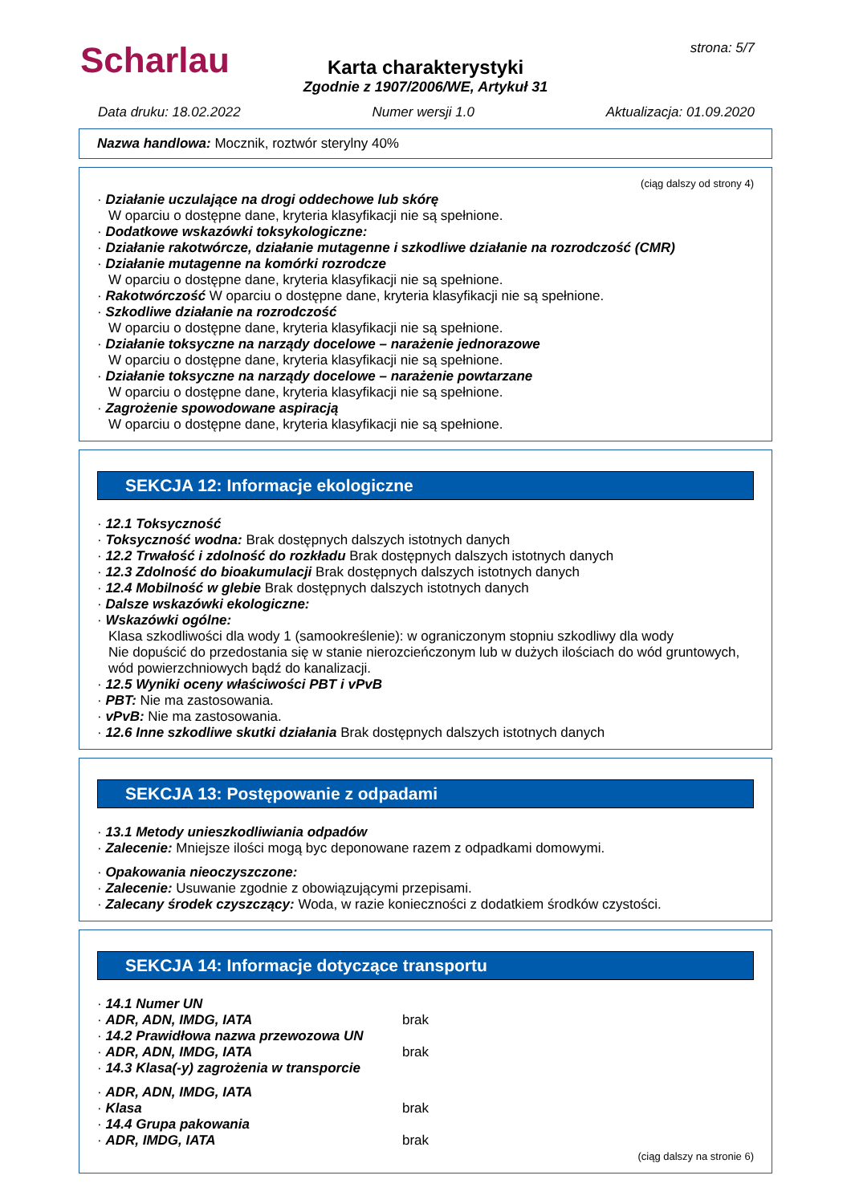Scharlau strona: 5/7
Karta charakterystyki
Zgodnie z 1907/2006/WE, Artykuł 31
Data druku: 18.02.2022 Numer wersji 1.0 Aktualizacja: 01.09.2020
Nazwa handlowa: Mocznik, roztwór sterylny 40%
(ciąg dalszy od strony 4)
· Działanie uczulające na drogi oddechowe lub skórę
W oparciu o dostępne dane, kryteria klasyfikacji nie są spełnione.
· Dodatkowe wskazówki toksykologiczne:
· Działanie rakotwórcze, działanie mutagenne i szkodliwe działanie na rozrodczość (CMR)
· Działanie mutagenne na komórki rozrodcze
W oparciu o dostępne dane, kryteria klasyfikacji nie są spełnione.
· Rakotwórczość W oparciu o dostępne dane, kryteria klasyfikacji nie są spełnione.
· Szkodliwe działanie na rozrodczość
W oparciu o dostępne dane, kryteria klasyfikacji nie są spełnione.
· Działanie toksyczne na narządy docelowe – narażenie jednorazowe
W oparciu o dostępne dane, kryteria klasyfikacji nie są spełnione.
· Działanie toksyczne na narządy docelowe – narażenie powtarzane
W oparciu o dostępne dane, kryteria klasyfikacji nie są spełnione.
· Zagrożenie spowodowane aspiracją
W oparciu o dostępne dane, kryteria klasyfikacji nie są spełnione.
SEKCJA 12: Informacje ekologiczne
· 12.1 Toksyczność
· Toksyczność wodna: Brak dostępnych dalszych istotnych danych
· 12.2 Trwałość i zdolność do rozkładu Brak dostępnych dalszych istotnych danych
· 12.3 Zdolność do bioakumulacji Brak dostępnych dalszych istotnych danych
· 12.4 Mobilność w glebie Brak dostępnych dalszych istotnych danych
· Dalsze wskazówki ekologiczne:
· Wskazówki ogólne:
Klasa szkodliwości dla wody 1 (samookreślenie): w ograniczonym stopniu szkodliwy dla wody
Nie dopuścić do przedostania się w stanie nierozcieńczonym lub w dużych ilościach do wód gruntowych, wód powierzchniowych bądź do kanalizacji.
· 12.5 Wyniki oceny właściwości PBT i vPvB
· PBT: Nie ma zastosowania.
· vPvB: Nie ma zastosowania.
· 12.6 Inne szkodliwe skutki działania Brak dostępnych dalszych istotnych danych
SEKCJA 13: Postępowanie z odpadami
· 13.1 Metody unieszkodliwiania odpadów
· Zalecenie: Mniejsze ilości mogą byc deponowane razem z odpadkami domowymi.
· Opakowania nieoczyszczone:
· Zalecenie: Usuwanie zgodnie z obowiązującymi przepisami.
· Zalecany środek czyszczący: Woda, w razie konieczności z dodatkiem środków czystości.
SEKCJA 14: Informacje dotyczące transportu
· 14.1 Numer UN
· ADR, ADN, IMDG, IATA brak
· 14.2 Prawidłowa nazwa przewozowa UN
· ADR, ADN, IMDG, IATA brak
· 14.3 Klasa(-y) zagrożenia w transporcie
· ADR, ADN, IMDG, IATA
· Klasa brak
· 14.4 Grupa pakowania
· ADR, IMDG, IATA brak
(ciąg dalszy na stronie 6)